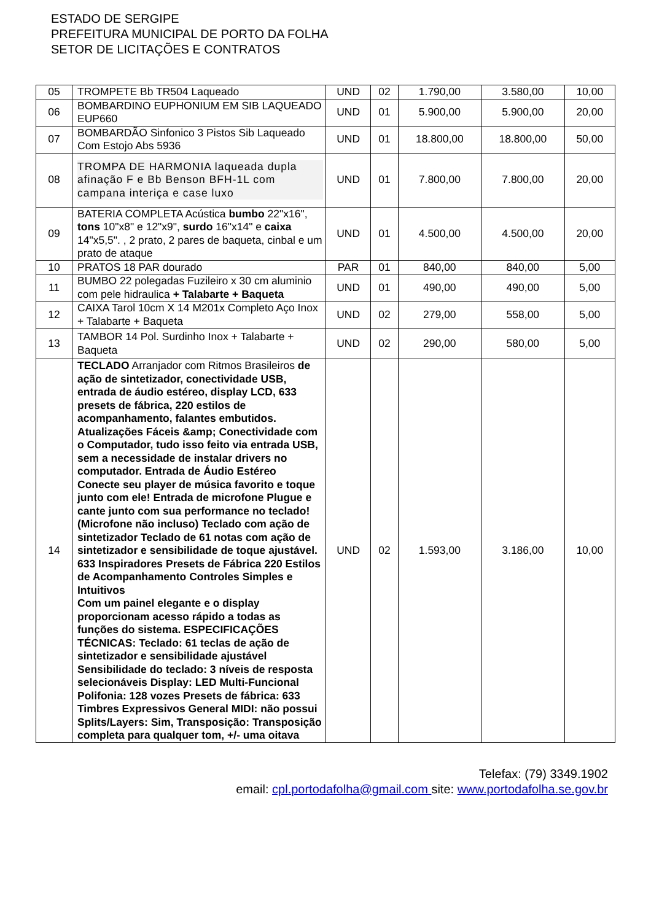ESTADO DE SERGIPE
PREFEITURA MUNICIPAL DE PORTO DA FOLHA
SETOR DE LICITAÇÕES E CONTRATOS
| 05 | TROMPETE Bb TR504 Laqueado | UND | 02 | 1.790,00 | 3.580,00 | 10,00 |
| 06 | BOMBARDINO EUPHONIUM EM SIB LAQUEADO EUP660 | UND | 01 | 5.900,00 | 5.900,00 | 20,00 |
| 07 | BOMBARDÃO Sinfonico 3 Pistos Sib Laqueado Com Estojo Abs 5936 | UND | 01 | 18.800,00 | 18.800,00 | 50,00 |
| 08 | TROMPA DE HARMONIA laqueada dupla afinação F e Bb Benson BFH-1L com campana interiça e case luxo | UND | 01 | 7.800,00 | 7.800,00 | 20,00 |
| 09 | BATERIA COMPLETA Acústica bumbo 22"x16", tons 10"x8" e 12"x9", surdo 16"x14" e caixa 14"x5,5". , 2 prato, 2 pares de baqueta, cinbal e um prato de ataque | UND | 01 | 4.500,00 | 4.500,00 | 20,00 |
| 10 | PRATOS 18 PAR dourado | PAR | 01 | 840,00 | 840,00 | 5,00 |
| 11 | BUMBO 22 polegadas Fuzileiro x 30 cm aluminio com pele hidraulica + Talabarte + Baqueta | UND | 01 | 490,00 | 490,00 | 5,00 |
| 12 | CAIXA Tarol 10cm X 14 M201x Completo Aço Inox + Talabarte + Baqueta | UND | 02 | 279,00 | 558,00 | 5,00 |
| 13 | TAMBOR 14 Pol. Surdinho Inox + Talabarte + Baqueta | UND | 02 | 290,00 | 580,00 | 5,00 |
| 14 | TECLADO Arranjador com Ritmos Brasileiros de ação de sintetizador, conectividade USB, entrada de áudio estéreo, display LCD, 633 presets de fábrica, 220 estilos de acompanhamento, falantes embutidos. Atualizações Fáceis &amp; Conectividade com o Computador, tudo isso feito via entrada USB, sem a necessidade de instalar drivers no computador. Entrada de Áudio Estéreo Conecte seu player de música favorito e toque junto com ele! Entrada de microfone Plugue e cante junto com sua performance no teclado! (Microfone não incluso) Teclado com ação de sintetizador Teclado de 61 notas com ação de sintetizador e sensibilidade de toque ajustável. 633 Inspiradores Presets de Fábrica 220 Estilos de Acompanhamento Controles Simples e Intuitivos Com um painel elegante e o display proporcionam acesso rápido a todas as funções do sistema. ESPECIFICAÇÕES TÉCNICAS: Teclado: 61 teclas de ação de sintetizador e sensibilidade ajustável Sensibilidade do teclado: 3 níveis de resposta selecionáveis Display: LED Multi-Funcional Polifonia: 128 vozes Presets de fábrica: 633 Timbres Expressivos General MIDI: não possui Splits/Layers: Sim, Transposição: Transposição completa para qualquer tom, +/- uma oitava | UND | 02 | 1.593,00 | 3.186,00 | 10,00 |
Telefax: (79) 3349.1902
email: cpl.portodafolha@gmail.com site: www.portodafolha.se.gov.br